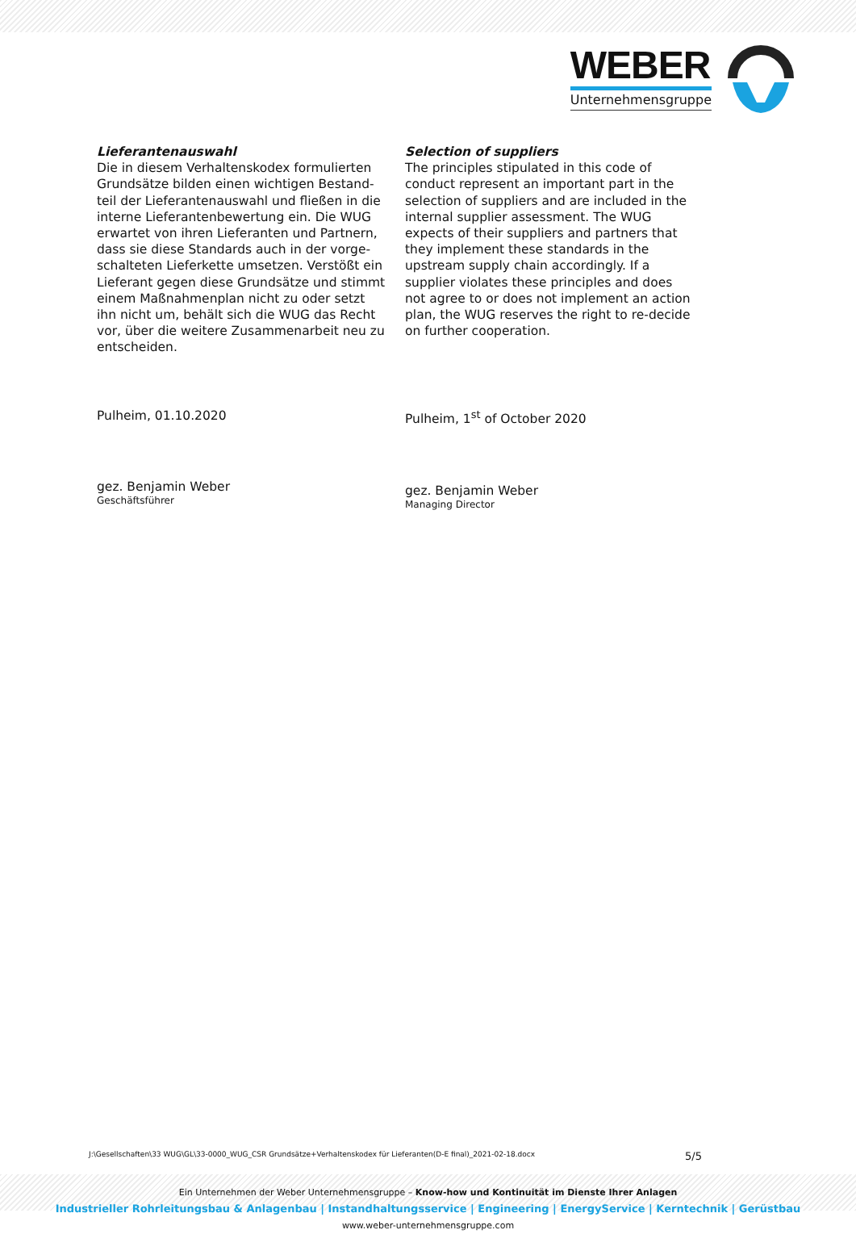WEBER
Unternehmensgruppe
Lieferantenauswahl
Die in diesem Verhaltenskodex formulierten Grundsätze bilden einen wichtigen Bestand-teil der Lieferantenauswahl und fließen in die interne Lieferantenbewertung ein. Die WUG erwartet von ihren Lieferanten und Partnern, dass sie diese Standards auch in der vorge-schalteten Lieferkette umsetzen. Verstößt ein Lieferant gegen diese Grundsätze und stimmt einem Maßnahmenplan nicht zu oder setzt ihn nicht um, behält sich die WUG das Recht vor, über die weitere Zusammenarbeit neu zu entscheiden.
Pulheim, 01.10.2020
gez. Benjamin Weber
Geschäftsführer
Selection of suppliers
The principles stipulated in this code of conduct represent an important part in the selection of suppliers and are included in the internal supplier assessment. The WUG expects of their suppliers and partners that they implement these standards in the upstream supply chain accordingly. If a supplier violates these principles and does not agree to or does not implement an action plan, the WUG reserves the right to re-decide on further cooperation.
Pulheim, 1<sup>st</sup> of October 2020
gez. Benjamin Weber
Managing Director
J:\Gesellschaften\33 WUG\GL\33-0000_WUG_CSR Grundsätze+Verhaltenskodex für Lieferanten(D-E final)_2021-02-18.docx 5/5
Ein Unternehmen der Weber Unternehmensgruppe – Know-how und Kontinuität im Dienste Ihrer Anlagen
Industrieller Rohrleitungsbau & Anlagenbau | Instandhaltungsservice | Engineering | EnergyService | Kerntechnik | Gerüstbau
www.weber-unternehmensgruppe.com